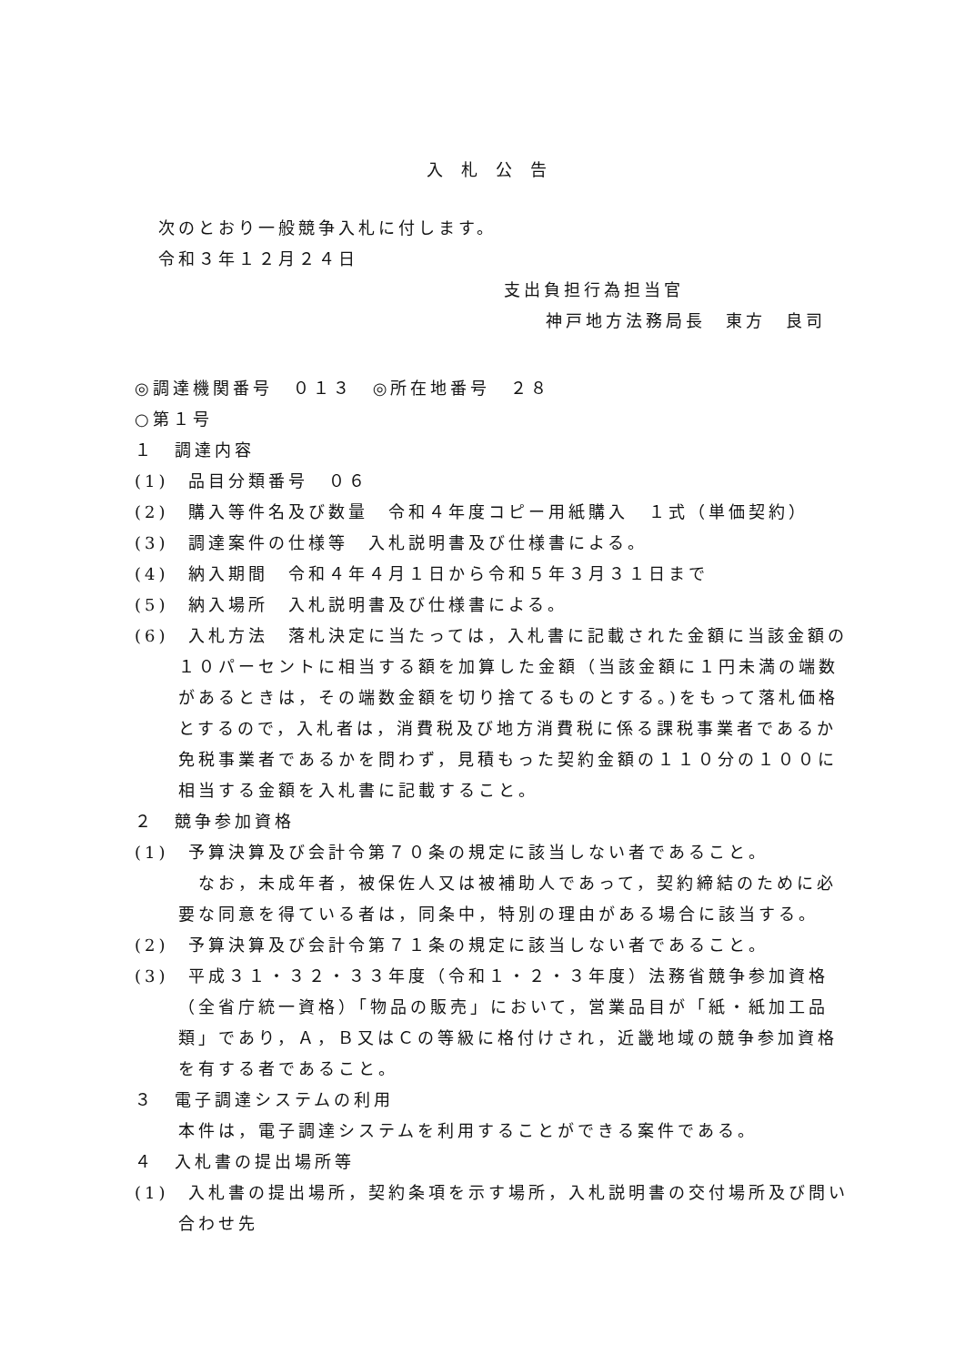入札公告
次のとおり一般競争入札に付します。
令和３年１２月２４日
支出負担行為担当官
神戸地方法務局長　東方　良司
◎調達機関番号　０１３　◎所在地番号　２８
○第１号
１　調達内容
(1)　品目分類番号　０６
(2)　購入等件名及び数量　令和４年度コピー用紙購入　１式（単価契約）
(3)　調達案件の仕様等　入札説明書及び仕様書による。
(4)　納入期間　令和４年４月１日から令和５年３月３１日まで
(5)　納入場所　入札説明書及び仕様書による。
(6)　入札方法　落札決定に当たっては，入札書に記載された金額に当該金額の１０パーセントに相当する額を加算した金額（当該金額に１円未満の端数があるときは，その端数金額を切り捨てるものとする。)をもって落札価格とするので，入札者は，消費税及び地方消費税に係る課税事業者であるか免税事業者であるかを問わず，見積もった契約金額の１１０分の１００に相当する金額を入札書に記載すること。
２　競争参加資格
(1)　予算決算及び会計令第７０条の規定に該当しない者であること。
なお，未成年者，被保佐人又は被補助人であって，契約締結のために必要な同意を得ている者は，同条中，特別の理由がある場合に該当する。
(2)　予算決算及び会計令第７１条の規定に該当しない者であること。
(3)　平成３１・３２・３３年度（令和１・２・３年度）法務省競争参加資格（全省庁統一資格）「物品の販売」において，営業品目が「紙・紙加工品類」であり，Ａ，Ｂ又はＣの等級に格付けされ，近畿地域の競争参加資格を有する者であること。
３　電子調達システムの利用
本件は，電子調達システムを利用することができる案件である。
４　入札書の提出場所等
(1)　入札書の提出場所，契約条項を示す場所，入札説明書の交付場所及び問い合わせ先